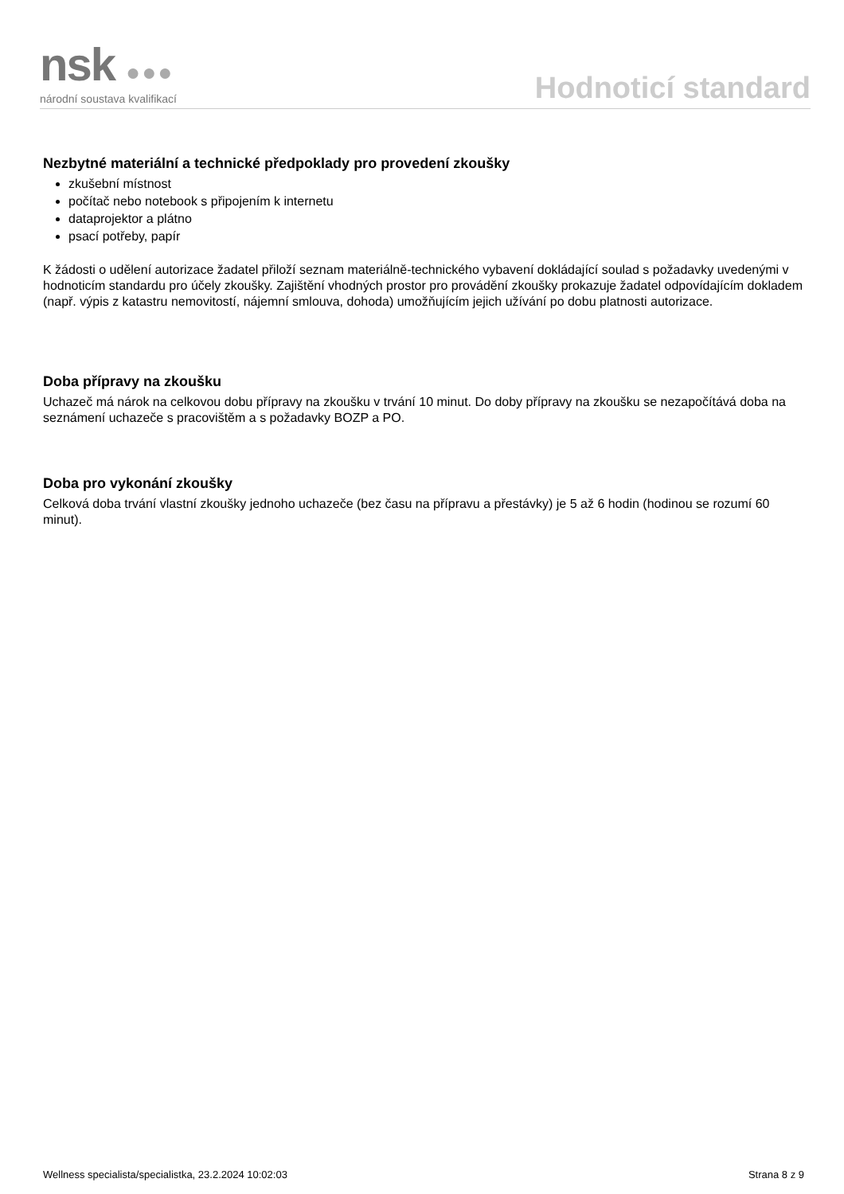nsk ●●●
národní soustava kvalifikací
Hodnoticí standard
Nezbytné materiální a technické předpoklady pro provedení zkoušky
zkušební místnost
počítač nebo notebook s připojením k internetu
dataprojektor a plátno
psací potřeby, papír
K žádosti o udělení autorizace žadatel přiloží seznam materiálně-technického vybavení dokládající soulad s požadavky uvedenými v hodnoticím standardu pro účely zkoušky. Zajištění vhodných prostor pro provádění zkoušky prokazuje žadatel odpovídajícím dokladem (např. výpis z katastru nemovitostí, nájemní smlouva, dohoda) umožňujícím jejich užívání po dobu platnosti autorizace.
Doba přípravy na zkoušku
Uchazeč má nárok na celkovou dobu přípravy na zkoušku v trvání 10 minut. Do doby přípravy na zkoušku se nezapočítává doba na seznámení uchazeče s pracovištěm a s požadavky BOZP a PO.
Doba pro vykonání zkoušky
Celková doba trvání vlastní zkoušky jednoho uchazeče (bez času na přípravu a přestávky) je 5 až 6 hodin (hodinou se rozumí 60 minut).
Wellness specialista/specialistka, 23.2.2024 10:02:03 Strana 8 z 9